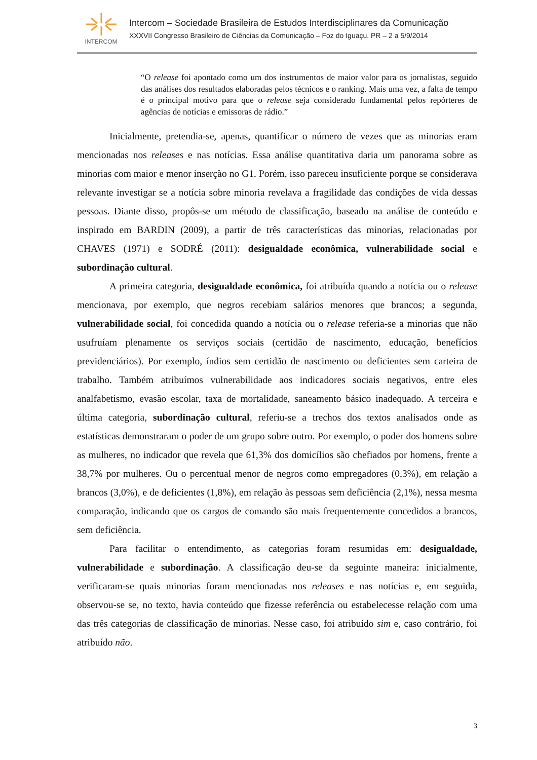INTERCOM
Intercom – Sociedade Brasileira de Estudos Interdisciplinares da Comunicação
XXXVII Congresso Brasileiro de Ciências da Comunicação – Foz do Iguaçu, PR – 2 a 5/9/2014
“O release foi apontado como um dos instrumentos de maior valor para os jornalistas, seguido das análises dos resultados elaboradas pelos técnicos e o ranking. Mais uma vez, a falta de tempo é o principal motivo para que o release seja considerado fundamental pelos repórteres de agências de notícias e emissoras de rádio.”
Inicialmente, pretendia-se, apenas, quantificar o número de vezes que as minorias eram mencionadas nos releases e nas notícias. Essa análise quantitativa daria um panorama sobre as minorias com maior e menor inserção no G1. Porém, isso pareceu insuficiente porque se considerava relevante investigar se a notícia sobre minoria revelava a fragilidade das condições de vida dessas pessoas. Diante disso, propôs-se um método de classificação, baseado na análise de conteúdo e inspirado em BARDIN (2009), a partir de três características das minorias, relacionadas por CHAVES (1971) e SODRÉ (2011): desigualdade econômica, vulnerabilidade social e subordinação cultural.
A primeira categoria, desigualdade econômica, foi atribuída quando a notícia ou o release mencionava, por exemplo, que negros recebiam salários menores que brancos; a segunda, vulnerabilidade social, foi concedida quando a notícia ou o release referia-se a minorias que não usufruíam plenamente os serviços sociais (certidão de nascimento, educação, benefícios previdenciários). Por exemplo, índios sem certidão de nascimento ou deficientes sem carteira de trabalho. Também atribuímos vulnerabilidade aos indicadores sociais negativos, entre eles analfabetismo, evasão escolar, taxa de mortalidade, saneamento básico inadequado. A terceira e última categoria, subordinação cultural, referiu-se a trechos dos textos analisados onde as estatísticas demonstraram o poder de um grupo sobre outro. Por exemplo, o poder dos homens sobre as mulheres, no indicador que revela que 61,3% dos domicílios são chefiados por homens, frente a 38,7% por mulheres. Ou o percentual menor de negros como empregadores (0,3%), em relação a brancos (3,0%), e de deficientes (1,8%), em relação às pessoas sem deficiência (2,1%), nessa mesma comparação, indicando que os cargos de comando são mais frequentemente concedidos a brancos, sem deficiência.
Para facilitar o entendimento, as categorias foram resumidas em: desigualdade, vulnerabilidade e subordinação. A classificação deu-se da seguinte maneira: inicialmente, verificaram-se quais minorias foram mencionadas nos releases e nas notícias e, em seguida, observou-se se, no texto, havia conteúdo que fizesse referência ou estabelecesse relação com uma das três categorias de classificação de minorias. Nesse caso, foi atribuído sim e, caso contrário, foi atribuído não.
3